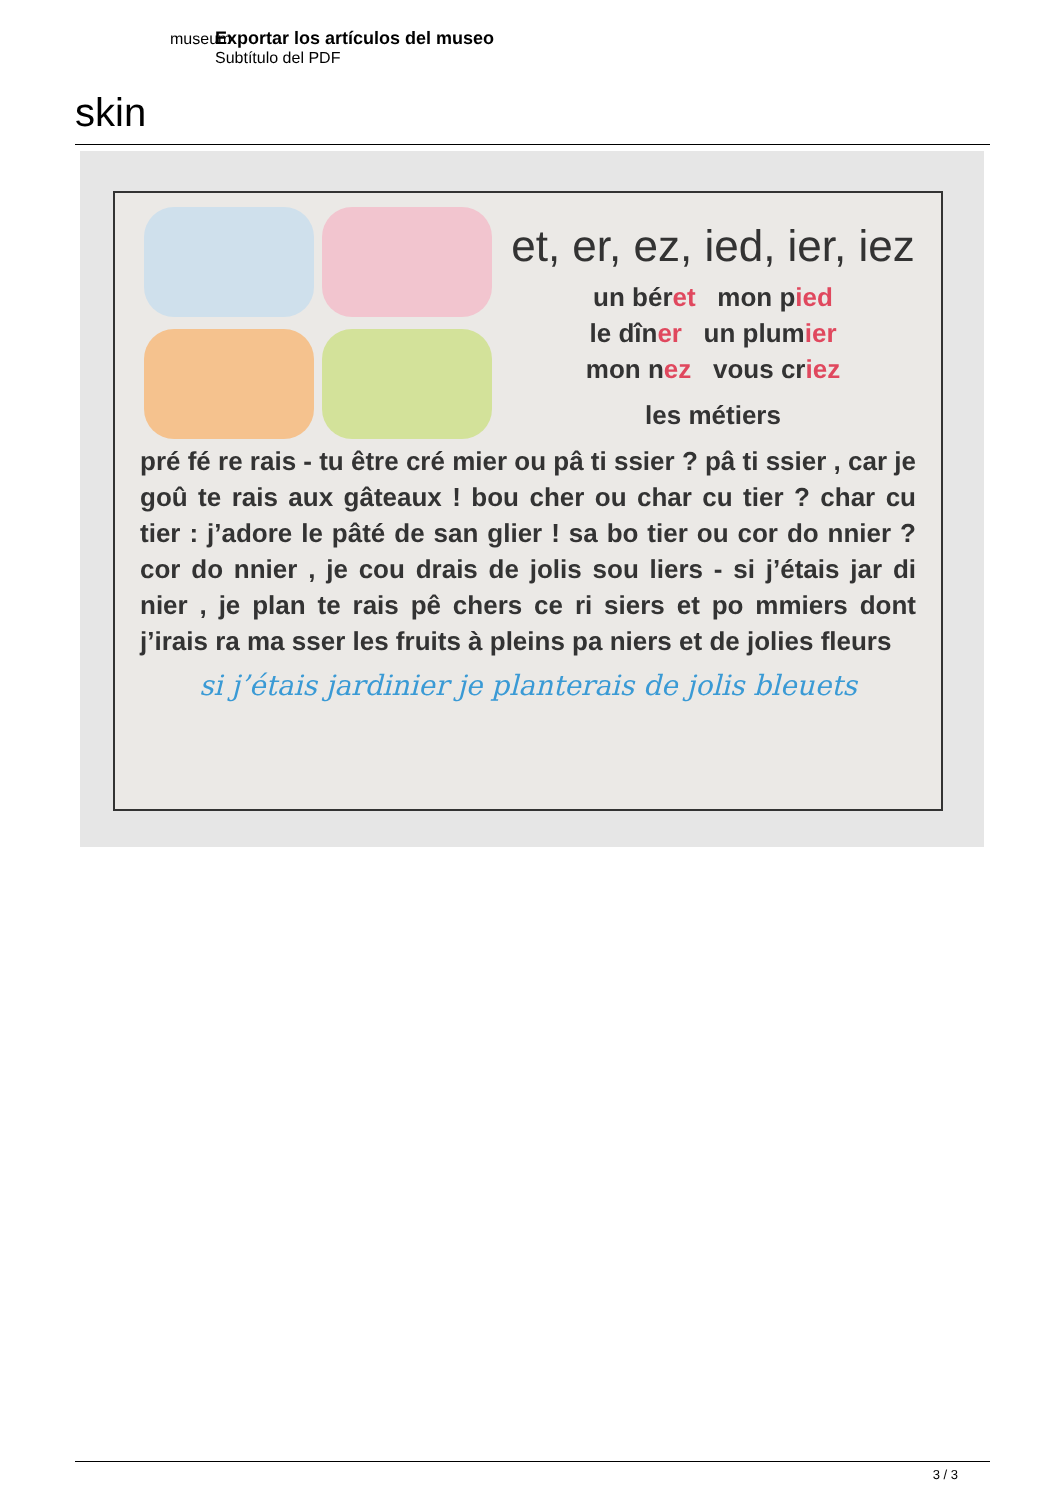skin
museum
Exportar los artículos del museo
Subtítulo del PDF
et, er, ez, ied, ier, iez
un béret mon pied
le dîner un plumier
mon nez vous criez
les métiers
pré fé re rais - tu être cré mier ou pâ ti ssier ? pâ ti ssier , car je goû te rais aux gâteaux ! bou cher ou char cu tier ? char cu tier : j’adore le pâté de san glier ! sa bo tier ou cor do nnier ? cor do nnier , je cou drais de jolis sou liers - si j’étais jar di nier , je plan te rais pê chers ce ri siers et po mmiers dont j’irais ra ma sser les fruits à pleins pa niers et de jolies fleurs
si j’étais jardinier je planterais de jolis bleuets
3 / 3